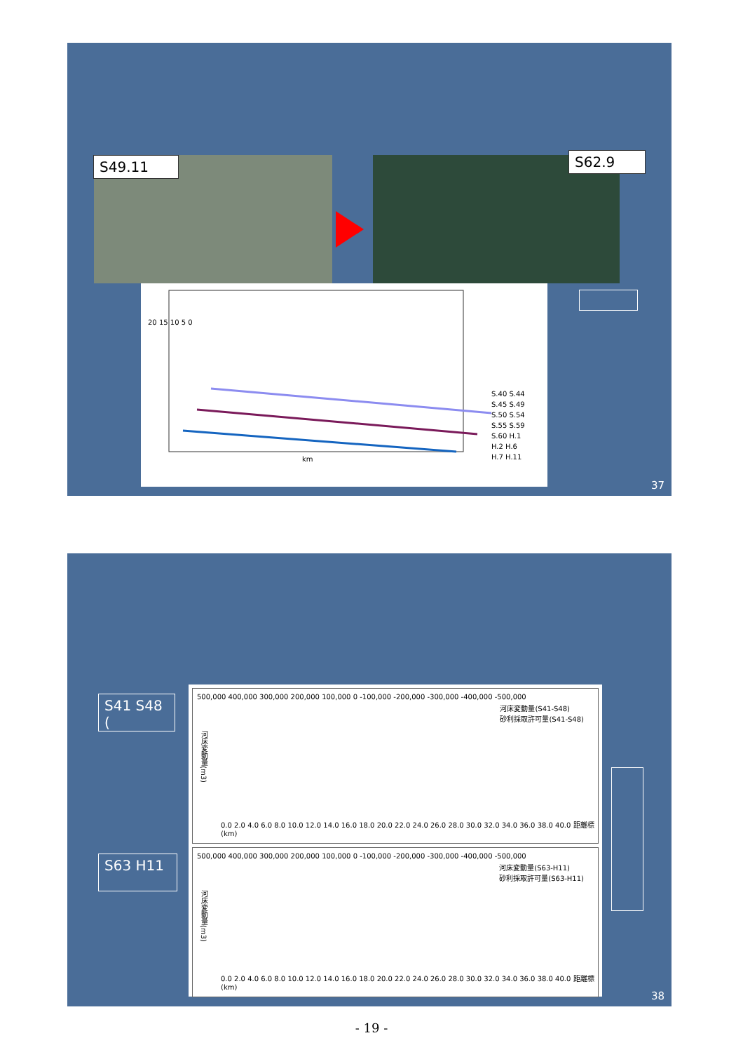S49.11 S62.9
20 15 10 5 0
km
S.40 S.44
S.45 S.49
S.50 S.54
S.55 S.59
S.60 H.1
H.2 H.6
H.7 H.11
37
S41 S48
(
S63 H11
河床変動量(S41-S48)
砂利採取許可量(S41-S48)
500,000 400,000 300,000 200,000 100,000 0 -100,000 -200,000 -300,000 -400,000 -500,000
0.0 2.0 4.0 6.0 8.0 10.0 12.0 14.0 16.0 18.0 20.0 22.0 24.0 26.0 28.0 30.0 32.0 34.0 36.0 38.0 40.0 距離標(km)
河床変動量(m3)
河床変動量(S63-H11)
砂利採取許可量(S63-H11)
500,000 400,000 300,000 200,000 100,000 0 -100,000 -200,000 -300,000 -400,000 -500,000
0.0 2.0 4.0 6.0 8.0 10.0 12.0 14.0 16.0 18.0 20.0 22.0 24.0 26.0 28.0 30.0 32.0 34.0 36.0 38.0 40.0 距離標(km)
河床変動量(m3)
38
- 19 -